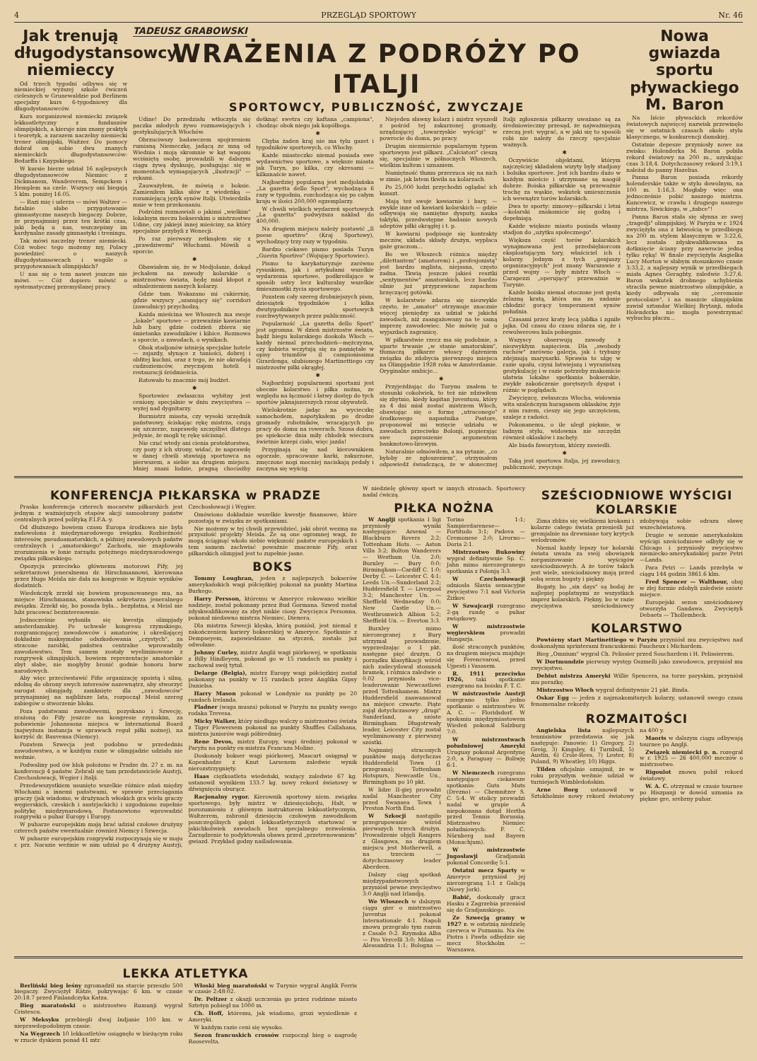4 PRZEGLĄD SPORTOWY Nr. 46
Jak trenują długodystansowcy niemieccy
Od trzech tygodni odbywa się w niemieckiej wyższej szkole ćwiczeń cielesnych w Grunewaldzie pod Berlinem specjalny kurs 6-tygodniowy dla długodystansowców.
Kurs zorganizował niemiecki związek lekkoatletyczny z funduszów olimpijskich, a kieruje nim znany praktyk i teoretyk, a zarazem naczelny niemiecki trener olimpijski, Waitzer. Do pomocy dobrał on sobie dwu znanych niemieckich długodystansowców: Bedarffa i Knypskiego.
W kursie bierze udział 16 najlepszych długodystansowców Niemiec z Dickmanem, Wandererem, Sempckem i Hemplem na czele. Wszyscy oni biegają 5 klm. poniżej 16.05.
— Razi mię i uderza — mówi Waltzer — fatalnie słabe przygotowanie gimnastyczne naszych biegaczy. Dobrze, że przynajmniej przez ten krótki czas, jaki będą u nas, wszczepimy im kardynalne zasady gimnastyki i treningu.
Tak mówi naczelny trener niemiecki. Cóż wobec tego możemy my, Polacy powiedzieć o naszych długodystansowcach i wogóle o przygotowaniach olimpijskich?
U nas się o tem nawet jeszcze nie mówi. — Cóż dopiero mówić o systematycznej przemyślanej pracy.
TADEUSZ GRABOWSKI
WRAŻENIA Z PODRÓŻY PO ITALJI
SPORTOWCY, PUBLICZNOŚĆ, ZWYCZAJE
Udine! Do przedziału wtłoczyła się paczka młodych żywo rozmawiających i gestykulujących Włochów.
Obrzuciwszy badawczem spojrzeniem rumianą Niemeczkę, jadącą ze mną od Wiednia i moją skromnie w kąt wagonu wciśniętą osobę, prowadzili w dalszym ciągu żywą dyskusję, posługując się w momentach wymagających „ilustracji" — rękami.
Zauważyłem, że mówią o boksie. Zamieniłem kilka słów z wiedeńką — rozumiejącą język synów Italji. Utwierdziła mnie w tem przekonaniu.
Podróżni rozmawiali o jakimś „wielkim" lokalnym meczu bokserskim o mistrzostwo Udine, czy jakiejś innej mieściny, na który specjalnie przybyli z Wenecji.
Po raz pierwszy zetknąłem się z „prawdziwemi" Włochami. Mówili o sporcie.
✱
Obawiałem się, że w Medjolanie, dokąd jechałem na zawody kolarskie o mistrzostwo świata, będę miał kłopot z odnalezieniem naszych kolarzy.
Gdzie tam. Wskazano mi cukiernię, gdzie wszyscy „szanujący się" corridori (zawodnicy) przychodzą.
Każda mieścina we Włoszech ma swoje „lokale" sportowe — przeważnie kawiarnie lub bary, gdzie codzień zbiera się śmietanka zawodników i kibice. Rozmowa o sporcie, o zawodach, o wynikach.
Obok stadjonów istnieją specjalne hotele — zajazdy, słynące z taniości, dobrej i obfitej kuchni, oraz z tego, że nie okradają cudzoziemców, zwyczajem hoteli i restauracji śródmieścia.
Ratowało to znacznie mój budżet.
✱
Sportowiec zwłaszcza wybitny jest ceniony, specjalnie w dniu zwycięstwa — wyżej nad dygnitarzy.
Burmistrz miasta, czy wysoki urzędnik państwowy, ściskając rękę mistrza, czują się szczerze, naprawdę szczęśliwi dlatego jedynie, że mogli tę rękę uścisnąć.
Nie czuć wtedy ani cienia protektorstwa, czy pozy z ich strony, widać, że naprawdę w danej chwili stawiają sportowca na pierwszem, a siebie na drugiem miejscu. Mniej znani ludzie, pragną chociażby dotknąć swetra czy kaftana „campiona", chodząc obok niego jak kopółboga.
✱
Chyba żaden kraj nie ma tylu gazet i tygodników sportowych, co Włochy.
Każde miasteczko niemal posiada swe wydawnictwo sportowe, a większe miasta jak Turyn, po kilka, czy okresami — kilkanaście nawet.
Najbardziej popularną jest medjolańska „La gazetta dello Sport", wychodząca 6 razy w tygodniu, rozchodząca się po całym kraju w ilości 200,000 egzemplarzy.
W chwili wielkich wydarzeń sportowych „La gazetta" podwyższa nakład do 400,000.
Na drugiem miejscu należy postawić „Il poese sportivo" (Kraj Sportowy), wychodzący trzy razy w tygodniu.
Bardzo ciekawe pismo posiada Turyn „Guerin Sportivo" (Wojujący Sportowiec).
Pismo to karykaturyzuje zarówno rysunkiem, jak i artykułami wszelkie wydarzenia sportowe, podkreślające w sposób ostry lecz kulturalny wszelkie śmiesznostki życia sportowego.
Pozatem cały szereg drobniejszych pism, dziesiątek tygodników i kilka dwutygodników sportowych rozchwytywanych przez publiczność.
Popularność „La gazetta dello Sport" jest ogromna. W dzień mistrzostw świata, bądź biegu kolarskiego dookoła Włoch — każdy niemal przechodzień—mężczyzna, czy kobieta wczytują się za pamiętałe w opisy triumfów il campionissima Girardenga, ulubionego Martinettiego czy mistrzostw piłki okrągłej.
✱
Najbardziej popularnemi sportami jest obecnie kolarstwo i piłka nożna, ze względu na łączność i łatwy dostęp do tych sportów jaknajszerszych rzesz obywateli.
Wielokrotnie jadąc na wycieczkę samochodem, napotykałem po drodze gromady robotników, wracających po pracy do domu na rowerach. Szosa dobra, po spiekocie dnia miły chłodek wieczoru świetnie krzepi ciało, więc jazda!
Przyginają się nad kierownikiem ogorzałe, spracowane karki, zakurzone, zmęczone nogi mocniej naciskają pedały i zaczyna się wyścig.
Niejeden sławny kolarz i mistrz wyszedł z pośród tej zakurzonej gromady, urządzającej „towarzyskie wyścigi" w powrocie do domu, po pracy.
Drugim niezmiernie popularnym typem sportowym jest piłkarz. „Calciatori" cieszą się, specjalnie w północnych Włoszech, wielkim kultem i uznaniem.
Namiętność tłumu przerzuca się na nich w zimie, jak latem tkwiła na kolarzach.
Po 25,000 ludzi przychodzi oglądać ich kunszt.
Mają też swoje kawiarnie i bary, — zwykle inne od kawiarń kolarskich — gdzie odbywają się namiętne dysputy, nauka taktyki, przedwstępne badanie nowych adeptów piłki okrągłej i t. p.
W kawiarni podpisuje się kontrakty meczów, układa składy drużyn, wypłaca gaże graczom...
Bo we Włoszech różnica między „dilettantem" (amatorem) i „profesjonistą" jest bardzo mglista, niejasna, często żadna. Tkwią jeszcze jakieś resztki „sentymentów" amatorskich, lecz bardzo silnie już przyprawione zapachem brzęczącej gotówki.
W kolarstwie zdarza się niezwykle często, że „amator" otrzymuje znacznie więcej pieniędzy za udział w jakichś zawodach, niż zaangażowany na te samą imprezę zawodowiec. Nie mówię już o wyjazdach zagranicę.
W piłkarstwie rzecz ma się podobnie, a uparte trwanie „w stanie amatorskim", tłumaczą piłkarze włoscy dążeniem związku do zdobycia pierwszego miejsca na Olimpjadzie 1928 roku w Amsterdamie. Oryginalne ambicje...
✱
Przyjeżdżając do Turynu znałem te stosunki cokolwiek, to też nie zdziwiłem się zbytnio, kiedy kapitan Juventusu, który za 4 dni miał zostać mistrzem Włoch, obawiając się o formę „utraconego" środkowego napastnika Pastore, proponował mi wzięcie udziału w zawodach przeciwko Bolonji, popierając swe zaproszenie argumentem banknotowo-lirowym.
Naturalnie odmówiłem, a na pytanie, „co byłoby ze zgłoszeniem", otrzymałem odpowiedź świadczącą, że w słonecznej Italji zgłoszenia piłkarzy uważane są za średniowieczny przesąd, że najważniejszą rzeczą jest: wygrać, a w jaki się to sposób robi nie należy do rzeczy specjalnie ważnych.
✱
Oczywiście objektami, którym najczęściej składałem wizyty były stadjony i bolsika sportowe. Jest ich bardzo dużo w każdym mieście i utrzymane są naogół dobrze. Boiska piłkarskie są przeważnie trochę za wąskie, wskutek umieszczania ich wewnątrz torów kolarskich.
Dwa te sporty: zimowy—piłkarski i letni—kolarski znakomicie się godzą i dopełniają.
Każde większe miasto posiada własny stadjon do „użytku społecznego".
Większa część torów kolarskich wynajmowana jest przedsiębiorcom eksploatującym tory, właściciel ich i kolarzy. Jednym z tych „genjuszy organizacyjnych" jest znany Warszawie z przed wojny — były mistrz Włoch — Carapezzi „operujący" przeważnie w Turynie.
Każde boisko niemal otoczone jest gęstą żelazną kratą, która ma za zadanie chłodzić gorący temperament synów południa.
Czasami przez kraty lecą jabłka i zgniłe jajka. Od czasu do czasu zdarza się, że i rewolwerowa kula pobiegnie.
Wszyscy obserwują zawody z niezwykłym napięciem. Dla „swobody ruchów" zarówno galerja, jak i trybuny zdejmują marynarki. Sprawia to ulgę w razie upału, czyni łatwiejszą i wyrazistszą gestykulację i w razie potrzeby znakomicie ułatwia lokalne spotkania bokserskie, zwykłe zakończenie gorętszych dysput i różnic w poglądach.
Zwycięzcę, zwłaszcza Włocha, widownia wita szaleńczym huraganem oklasków, żyje z nim razem, cieszy się jego szczęściem, szaleje z radości.
Pokonanemu, o ile uległ pięknie, w ładnym stylu, widownia nie szczędzi również oklasków i zachęty.
Ale biada faworytom, którzy zawiedli.
✱
Taką jest sportowa Italja, jej zawodnicy, publiczność, zwyczaje.
Nowa gwiazda sportu pływackiego M. Baron
Na liście pływackich rekordów światowych najwięcej nazwisk przewinęło się w ostatnich czasach około stylu klasycznego, w konkurencji damskiej.
Ostatnie depesze przyniosły nowe na zwisko: Holenderka M. Baron pobiła rekord światowy na 200 m., uzyskując czas 3:18,4. Dotychczasowy rekord 3:19,1 należał do panny Hazelius.
Panna Baron posiada rekordy holenderskie także w stylu dowolnym, na 100 m. 1:16,3. Mogłaby więc ona jednocześnie pobić naszego mistrza. Kuncewicz, w crawlu i drugiego naszego mistrza, Siwickiego, w „żabce"!
Panna Baron stała się słynna ze swej „tragedji" olimpijskiej. W Paryżu w r. 1924 zwyciężyła ona z łatwością w przedbiegu na 200 m. stylem klasycznym w 3:22,6, lecz została zdyskwalifikowana za dotknięcie ściany przy nawrocie jedną tylko ręką! W finale zwyciężyła Angielka Lucy Morton w słabym stosunkowo czasie 3:33,2, a najlepszy wynik w przedbiegach miała Agnes Geraghty, zaledwie 3:27,6. Baron wskutek drobnego uchybienia straciła pewne mistrzostwo olimpijskie, a kiedy odbywała się „ceremonie protocolaire", i na maszcie olimpijskim zawisł sztandar Wielkiej Brytanji, młoda Holenderka nie mogła powstrzymać wybuchu płaczu...
KONFERENCJA PIŁKARSKA w PRADZE
Praska konferencja czterech mocarstw piłkarskich jest jednym z ważniejszych etapów akcji samoobrony państw centralnych przed polityką F.I.F.A.-y.
Od dłuższego bowiem czasu Europa środkowa nie była zadowolona z międzynarodowego związku. Rozbieżność interesów, pseudoamatorskich, a później zawodowych państw centralnych i „amatorskiego" Zachodu, nie znajdowała zrozumienia w łonie zarządu potężnego międzynarodowego związku piłkarskiego.
Opozycja przeciwko głównemu motorowi Fify, jej sekretarzowi jeneralnemu dr. Hirschmannowi, kierowana przez Hugo Meisla nie dała na kongresie w Rzymie wyników dodatnich.
Wiedeńczyk zrzekł się bowiem proponowanego mu, na miejsce Hirschmanna, stanowiska sekretarza jeneralnego związku. Zrzekł się, bo posada była... bezpłatna, a Meisl nie lubi pracować bezinteresownie.
Jednocześnie wyłoniła się kwestja olimpjady amsterdamskiej. Po uchwale kongresu rzymskiego, rozgraniczającej zawodowców i amatorów, i określającej dokładnie maksymalne odszkodowania „czystych", za stracone zarobki, państwa centralne wprowadziły zawodowstwo. Tem samem zostały wyeliminowane z rozgrywek olimpijskich, bowiem reprezentacje amatorskie zbyt słabe, nie mogłyby bronić godnie honoru barw narodowych.
Aby więc przeciwstawić Fifie organizację spoistą i silną, zdolną do obrony swych interesów nazewnątrz, aby stworzyć surogat olimpjady, zamknięte dla „zawodowców" przynajmniej na najbliższe lata, rozpoczął Meisl szereg zabiegów o stworzenie bloku.
Poza państwami zawodowemi, pozyskano i Szwecję, zrażoną do Fify jeszcze na kongresie rzymskim, za pobawienie Johanssona miejsca w International Board (najwyższa instancja w sprawach reguł piłki nożnej), na korzyść dr. Bauvensa (Niemcy).
Pozatem Szwecja jest podobno w przededniu zawodowstwa, a w każdym razie w olimpjadzie udziału nie weźmie.
Podwaliny pod ów blok położono w Pradze dn. 27 z. m. na konferencji 4 państw. Zebrali się tam przedstawiciele Austrji, Czechosłowacji, Węgier i Italji.
Przedewszystkiem usunięto wszelkie różnice zdań między Włochami a innemi państwami, w sprawie przeciągania graczy (jak wiadomo, w drużynach włoskich gra wielu graczy węgierskich, czeskich i austrjackich) i uzgodniono zupełnie politykę międzynarodową. Postanowiono wprowadzić rozgrywki o puhar Europy i Europy.
W puharze europejskim mają brać udział czołowe drużyny czterech państw ewentualnie również Niemcy i Szwecja.
W puharze europejskim rozgrywki rozpoczynają się w maju r. prz. Narazie weźmie w nim udział po 4 drużyny Austrji, Czechosłowacji i Węgier.
Omówiono dokładnie wszelkie kwestje finansowe, które pozostają w związku ze spotkaniami.
Nie możemy w tej chwili przewidzieć, jaki obrót wezmą na przyszłość projekty Meisla. Że są one ogromnej wagi, że mogą ściągnąć wkoło siebie większość państw europejskich i tem samem zachwiać poważnie znaczenie Fify, oraz piłkarskich olimpjad jest to zupełnie jasne.
BOKS
Tommy Loughran, jeden z najlepszych bokserów amerykańskich wagi półciężkiej pokonał na punkty Martina Burkego.
Harry Persson, któremu w Ameryce rokowano wielkie nadzieje, został pokonany przez Bud Gormana. Szwed został zdyskwalifikowany za zbyt niskie ciosy. Zwycięzca Personna, pokonał niedawno mistrza Niemiec, Dienera.
Dla mistrza Szwecji klęska, którą poniósł, jest niemal z zakończeniem kariery bokserskiej w Ameryce. Spotkanie z Dempseyem, zapowiedziane na styczeń, zostało już odwołane.
Johnny Curley, mistrz Anglii wagi piórkowej, w spotkaniu z Billy Hindleyem, pokonał go w 15 rundach na punkty i zachował swój tytuł.
Delarge (Belgia), mistrz Europy wagi półciężkiej został pokonany na punkty w 15 rundach przez Anglika Gipsy Danielsa.
Harry Mason pokonał w Londynie na punkty po 20 rundach Irelanda.
Pladner (waga musza) pokonał w Paryżu na punkty swego rodaka Trevesa.
Micky Walker, który niedługo walczy o mistrzostwo świata z Tiger Flowersem pokonał na punkty Shuffles Callahana, mistrza juniorów wagi półśredniej.
Rene Devos, mistrz Europy, wagi średniej pokonał w Paryżu na punkty ex-mistrza Francuza Moline.
Doskonały bokser wagi piórkowej, Mascart osiągnął w Kopenhadze z Knut Larsenem zaledwie wynik nierozstrzygnięty.
Haas ciężkoatleta wiedeński, ważący zaledwie 67 kg. ustanowił wynikiem 133.7 kg. nowy rekord światowy w dźwignięciu oburącz.
Racjonalny rygor. Kierownik sportowy niem. związku sportowego, były mistrz w dziesięcioboju, Halt, w porozumieniu z głównym instruktorem lekkoatletycznym, Waltzerem, zabronił dziesięciu czołowym zawodnikom poszczególnych gałęzi lekkoatletycznych startować w jakichkolwiek zawodach bez specjalnego zezwolenia. Zarządzenie to podyktowała obawa przed „przetrenowaniem" gwiazd. Przykład godny naśladowania.
W niedzielę główny sport w innych stronach. Sportowcy nadal ćwiczą.
PIŁKA NOŻNA
W Anglji spotkania I ligi przyniosły wyniki następujące: Arsenal — Blackburn Rovers 2:2; Tottenham Hots. — Aston Villa 3:2; Bolton Wanderers — Westham Un. 2:0; Burnley — Bury 0:0; Birmingham—Cardiff C. 1:0; Derby C. — Leicester C. 4:1; Leeds Un.—Sunderland 2:2; Huddersfield T. — Liverpool 3:2; Manchester Un. — Sheffield Wednesday 0:0; New Castle Un.—Westbromwich Albion 5:2; Sheffield Un. — Everton 3:3.
Burnley mimo nierozegranej z Bury utrzymał prowadzenie, wyprzedzając o 1 pkt. następne pięć drużyn. O porządku klasyfikacji wśród nich zadecydował stosunek bramek, i różnica zaledwie o 0.02 przyniosła vice-leaderowanie Newcastlowi przed Tottenhamem. Mistrz Huddersfield zaawansował na miejsce czwarte. Piąte zajął dotychczasowy „drugi" Sunderland, a szóste Birmingham. Długotrwały leader, Leicester City został wyeliminowany z pierwszej szóstki.
Najmniej straconych punktów mają dotychczas Huddersfield Town (1 przegrana); Tottenham Hotspurs, Newcastle Un., Birmingham po 10 pkt.
W lidze II-giej prowadzi nadal Manchester City przed Swansea Town i Preston North End.
W Szkocji nastąpiło przegrupowanie wśród pierwszych trzech drużyn. Prowadzenie objęli Rangers z Glasgowa, na drugiem miejscu jest Motherwell, a na trzeciem — dotychczasowy leader Aberdeen.
Dalszy ciąg spotkań międzypaństwowych przyniósł pewne zwycięstwo 3:0 Anglji nad Irlandją.
We Włoszech w dalszym ciągu gier o mistrzostwo Juventus pokonał Internationale 4:1. Napoli znowu przegrało tym razem z Casale 0:2. Rzymska Alba — Pro Vercelli 3:0; Milan — Alessandria 1:1; Bologna — Torino 1:1; Sampierdarenese—Fortitudo 3:1; Padova — Cremonese 2:0; Livorno—Doria 2:1.
Mistrzostwo Bukowiny wygrał definitywnie Sp. C. Jahn mimo nierozegranego spotkania z Polonją 3:3.
W Czechosłowacji odniosła Slavia sensacyjne zwycięstwo 7:1 nad Victoria Żiżkov.
W Szwajcarji rozegrano 2-gą rundę o puhar związkowy.
W mistrzostwie węgierskiem prowadzi Hungarja.
ilość straconych punktów, na drugiem miejscu znajduje się Ferencvarosi, przed Ujpesti i Vasasem.
R. 1911 przeciwko 1926, taki spotkanie rozegrano na boisku F. T. C.
W mistrzostwie Austrji rozegrano tylko jedno spotkanie o mistrzostwo W. A. C. — Floridsdorf. W spokaniu międzymiastowem Wiedeń pokonał Salzburg 7:0.
W mistrzostwach południowej Ameryki Uruguay pokonał Argentynę 2:0, a Paraguay — Boliwję 6:1.
W Niemczech rozegrano następujące ciekawsze spotkania: Guts Muts (Drezno) — Chemnitzer S. C. 5:4. W stolicy prowadzi nadal w grupie A niepokonana dotąd Hertha przed Tennis Borussią. Mistrzostwo Niemiec południowych: F. C. Nürnberg nad Bayern (Monachjum).
W mistrzostwie Jugosławji Gradjanski pokonał Concordię 5:1.
Ostatni mecz Sparty w Ameryce przyniósł jej nierozegraną 1:1 z Galicją (Nowy Jork).
Babič, doskonały gracz Hasku z Zagrzebia przeniósł się do Gradjanskiego.
Ze Szwecją gramy w 1927 r. w ostatnią niedzielę czerwca w Poznaniu. Na św. Piotra i Pawła odbędzie się mecz Stockholm — Warszawa.
SZEŚCIODNIOWE WYŚCIGI KOLARSKIE
Zima zbliża się wielkiemi krokami i kolarze całego świata przenieśli już gremjalnie na drewniane tory krytych welodromów.
Niemal każdy lepszy tor kolarski świata uważa za swój obowiązek zorganizowanie wyścigów sześciodniowych. A że torów takich jest wiele, sześciodniowy mają przed sobą sezon bogaty i piękny.
Bogaty, bo „six days" są bodaj że najlepiej popłatnymi ze wszystkich imprez kolarskich. Piękny, bo w razie zwycięstwa sześciodniowcy zdobywają sobie odrazu sławę wszechświatową.
Drugie w sezonie amerykańskim wyścigi sześciodniowe odbyły się w Chicago i przyniosły zwycięstwo niemiecko-amerykańskiej parze Petri—Lands.
Para Petri — Lands przebyła w ciągu 144 godzin 3861.6 klm.
Fred Spencer — Walthour, obaj w złej formie zdobyli zaledwie szóste miejsce.
Europejski sezon sześciodniowy otworzyła Gandawa. Zwyciężyli Debaets — Thollembeck.
KOLARSTWO
Powtórny start Martinettiego w Paryżu przyniósł mu zwycięstwo nad doskonałymi sprinterami francuskiemi: Faucheux i Michardem.
Bieg „Omnium" wygrał Ch. Pelissier przed Souchardem i H. Pelissierem.
W Dortmundzie pierwszy występ Oszmelli jako zawodowca, przyniósł mu zwycięstwo.
Debiut mistrza Ameryki Willie Spencera, na torze paryskim, przyniósł mu porażkę.
Mistrzostwo Włoch wygrał definitywnie 21 pkt. Binda.
Oskar Egg — jeden z najznakomitszych kolarzy, ustanowił swego czasu fenomenalne rekordy.
ROZMAITOŚCI
Angielska lista najlepszych tennisistów przedstawia się jak następuje: Panowie: 1) Gregory, 2) Greig, 3) Kingsley, 4) Turnbull, 5) Austin, 6) Crole-Rees, 7) Lester, 8) Poland, 9) Wheatley, 10) Higgs.
Tilden oficjalnie oznajmił, że w roku przyszłym weźmie udział w turniejach Wimbledońskim.
Arne Borg ustanowił w Sztokholmie nowy rekord światowy na 400 y.
Maoris w dalszym ciągu odbywają tournee po Anglji.
Związek niemiecki p. n. rozegrał w r. 1925 — 26 400,000 meczów o mistrzostwo.
Rigoulot znowu pobił rekord światowy.
W. A. C. otrzymał w czasie tournee po Hiszpanji w dowód uznania za piękne gre, srebrny puhar.
LEKKA ATLETYKA
Berliński bieg leśny zgromadził na starcie przeszło 500 biegaczy. Zwyciężył Rätze, pokrywając 6 km. w czasie 20:18.7 przed Finlandczyka Katza.
Bieg maratoński o mistrzostwo Rumunji wygrał Cristescu.
W Meksyku przebiegli dwaj Indjanie 100 km. w nieprawdopodobnym czasie.
Na Węgrzech 10 lekkoatletów osiągnęło w bieżącym roku w rzucie dyskiem ponad 41 mtr.
Włoski bieg maratoński w Turynie wygrał Anglik Ferris w czasie 2:48:02.
Dr. Peltzer z okazji uczczenia go przez rodzinne miasto Sztetyn pobiegł na 1000 m.
Ch. Hoff, któremu, jak wiadomo, grozi wysiedlenie z Ameryki.
W każdym razie ceni się wysoko.
Sezon francuskich crossów rozpoczął bieg o nagrodę Roosevelta.